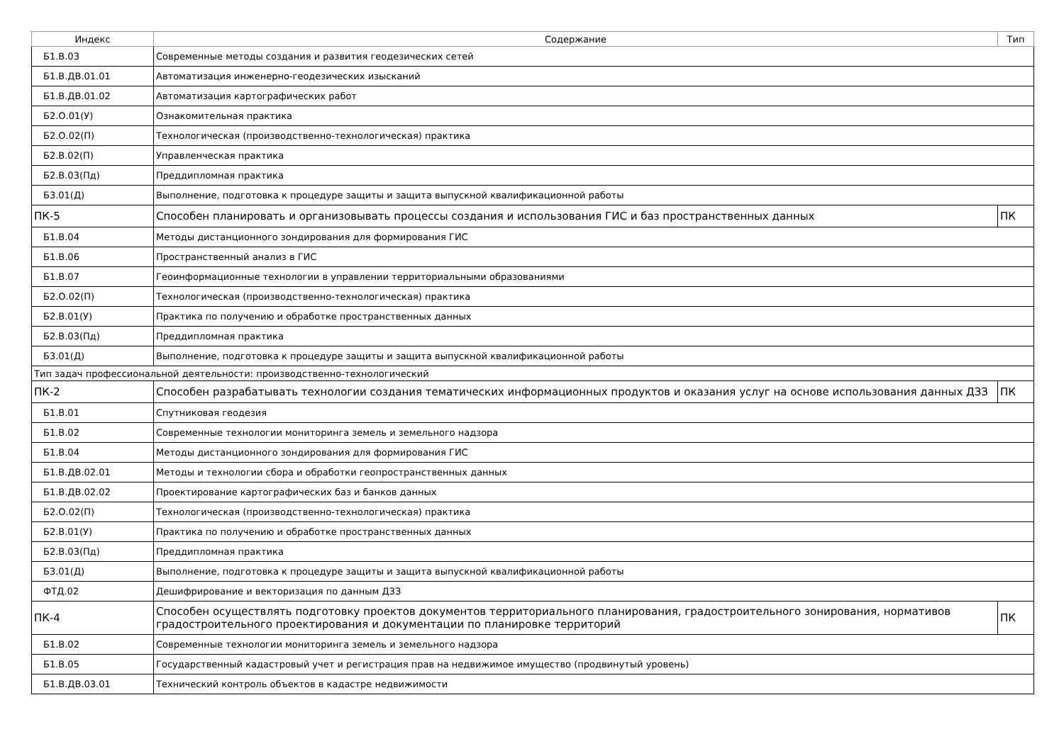| Индекс | Содержание | Тип |
| --- | --- | --- |
| Б1.В.03 | Современные методы создания и развития геодезических сетей | |
| Б1.В.ДВ.01.01 | Автоматизация инженерно-геодезических изысканий | |
| Б1.В.ДВ.01.02 | Автоматизация картографических работ | |
| Б2.О.01(У) | Ознакомительная практика | |
| Б2.О.02(П) | Технологическая (производственно-технологическая) практика | |
| Б2.В.02(П) | Управленческая практика | |
| Б2.В.03(Пд) | Преддипломная практика | |
| Б3.01(Д) | Выполнение, подготовка к процедуре защиты и защита выпускной квалификационной работы | |
| ПК-5 | Способен планировать и организовывать процессы создания и использования ГИС и баз пространственных данных | ПК |
| Б1.В.04 | Методы дистанционного зондирования для формирования ГИС | |
| Б1.В.06 | Пространственный анализ в ГИС | |
| Б1.В.07 | Геоинформационные технологии в управлении территориальными образованиями | |
| Б2.О.02(П) | Технологическая (производственно-технологическая) практика | |
| Б2.В.01(У) | Практика по получению и обработке пространственных данных | |
| Б2.В.03(Пд) | Преддипломная практика | |
| Б3.01(Д) | Выполнение, подготовка к процедуре защиты и защита выпускной квалификационной работы | |
| Тип задач профессиональной деятельности: производственно-технологический | | |
| ПК-2 | Способен разрабатывать технологии создания тематических информационных продуктов и оказания услуг на основе использования данных ДЗЗ | ПК |
| Б1.В.01 | Спутниковая геодезия | |
| Б1.В.02 | Современные технологии мониторинга земель и земельного надзора | |
| Б1.В.04 | Методы дистанционного зондирования для формирования ГИС | |
| Б1.В.ДВ.02.01 | Методы и технологии сбора и обработки геопространственных данных | |
| Б1.В.ДВ.02.02 | Проектирование картографических баз и банков данных | |
| Б2.О.02(П) | Технологическая (производственно-технологическая) практика | |
| Б2.В.01(У) | Практика по получению и обработке пространственных данных | |
| Б2.В.03(Пд) | Преддипломная практика | |
| Б3.01(Д) | Выполнение, подготовка к процедуре защиты и защита выпускной квалификационной работы | |
| ФТД.02 | Дешифрирование и векторизация по данным ДЗЗ | |
| ПК-4 | Способен осуществлять подготовку проектов документов территориального планирования, градостроительного зонирования, нормативов градостроительного проектирования и документации по планировке территорий | ПК |
| Б1.В.02 | Современные технологии мониторинга земель и земельного надзора | |
| Б1.В.05 | Государственный кадастровый учет и регистрация прав на недвижимое имущество (продвинутый уровень) | |
| Б1.В.ДВ.03.01 | Технический контроль объектов в кадастре недвижимости | |